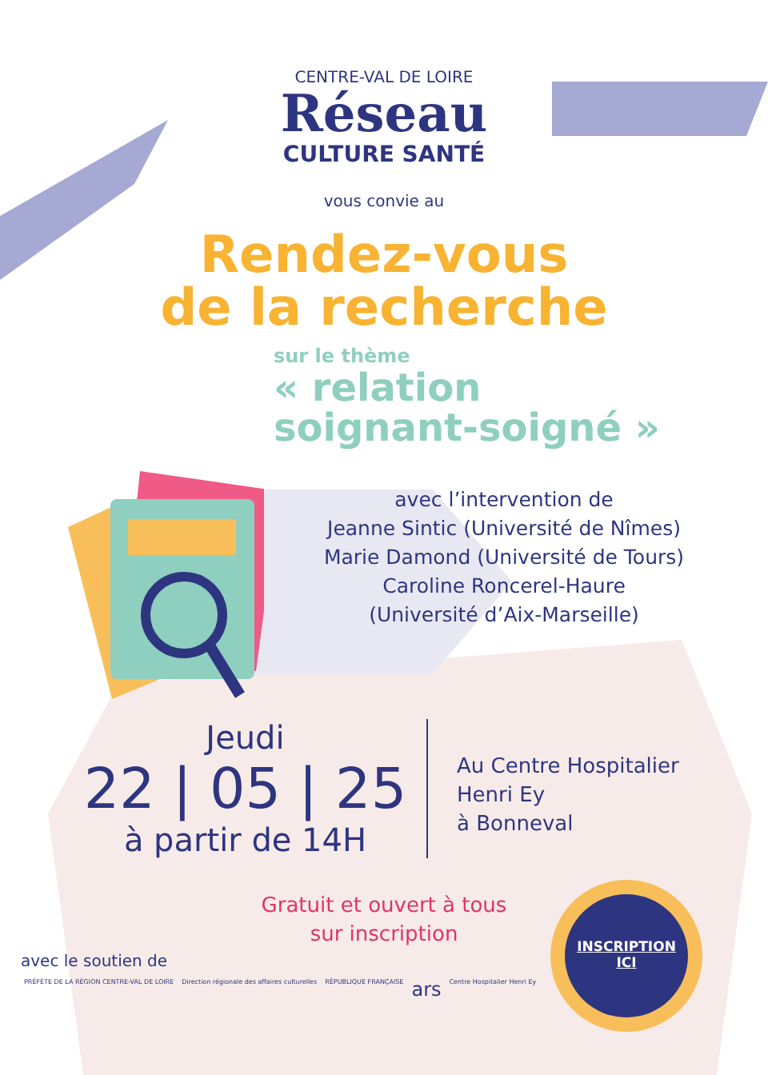CENTRE-VAL DE LOIRE
Réseau
CULTURE SANTÉ
vous convie au
Rendez-vous
de la recherche
sur le thème
« relation
soignant-soigné »
avec l’intervention de
Jeanne Sintic (Université de Nîmes)
Marie Damond (Université de Tours)
Caroline Roncerel-Haure
(Université d’Aix-Marseille)
Jeudi
22 | 05 | 25
à partir de 14H
Au Centre Hospitalier
Henri Ey
à Bonneval
Gratuit et ouvert à tous
sur inscription
INSCRIPTION
ICI
avec le soutien de
PRÉFÈTE DE LA RÉGION CENTRE-VAL DE LOIRE Direction régionale des affaires culturelles RÉPUBLIQUE FRANÇAISE ars Centre Hospitalier Henri Ey